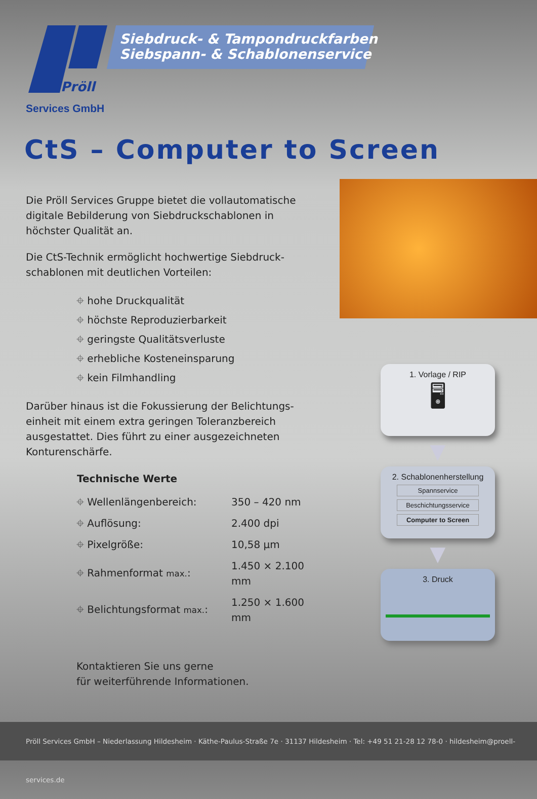Pröll
Siebdruck- & Tampondruckfarben
Siebspann- & Schablonenservice
Services GmbH
CtS – Computer to Screen
Die Pröll Services Gruppe bietet die vollautomatische digitale Bebilderung von Siebdruckschablonen in höchster Qualität an.
Die CtS-Technik ermöglicht hochwertige Siebdruck-schablonen mit deutlichen Vorteilen:
⌖ hohe Druckqualität
⌖ höchste Reproduzierbarkeit
⌖ geringste Qualitätsverluste
⌖ erhebliche Kosteneinsparung
⌖ kein Filmhandling
Darüber hinaus ist die Fokussierung der Belichtungs-einheit mit einem extra geringen Toleranzbereich ausgestattet. Dies führt zu einer ausgezeichneten Konturenschärfe.
| Technische Werte | |
| --- | --- |
| ⌖ Wellenlängenbereich: | 350 – 420 nm |
| ⌖ Auflösung: | 2.400 dpi |
| ⌖ Pixelgröße: | 10,58 µm |
| ⌖ Rahmenformat max. : | 1.450 × 2.100 mm |
| ⌖ Belichtungsformat max. : | 1.250 × 1.600 mm |
Kontaktieren Sie uns gerne
für weiterführende Informationen.
1. Vorlage / RIP
🖥
▼
2. Schablonenherstellung
Spannservice
Beschichtungsservice
Computer to Screen
▼
3. Druck
Pröll Services GmbH – Niederlassung Hildesheim · Käthe-Paulus-Straße 7e · 31137 Hildesheim · Tel: +49 51 21-28 12 78-0 · hildesheim@proell-services.de